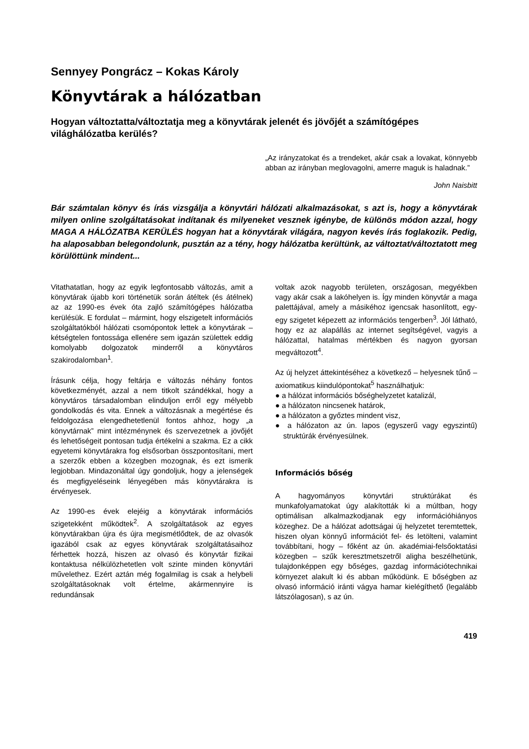Sennyey Pongrácz – Kokas Károly
Könyvtárak a hálózatban
Hogyan változtatta/változtatja meg a könyvtárak jelenét és jövőjét a számítógépes világhálózatba kerülés?
„Az irányzatokat és a trendeket, akár csak a lovakat, könnyebb abban az irányban meglovagolni, amerre maguk is haladnak.”
John Naisbitt
Bár számtalan könyv és írás vizsgálja a könyvtári hálózati alkalmazásokat, s azt is, hogy a könyvtárak milyen online szolgáltatásokat indítanak és milyeneket vesznek igénybe, de különös módon azzal, hogy MAGA A HÁLÓZATBA KERÜLÉS hogyan hat a könyvtárak világára, nagyon kevés írás foglakozik. Pedig, ha alaposabban belegondolunk, pusztán az a tény, hogy hálózatba kerültünk, az változtat/változtatott meg körülöttünk mindent...
Vitathatatlan, hogy az egyik legfontosabb változás, amit a könyvtárak újabb kori történetük során átéltek (és átélnek) az az 1990-es évek óta zajló számítógépes hálózatba kerülésük. E fordulat – mármint, hogy elszigetelt információs szolgáltatókból hálózati csomópontok lettek a könyvtárak – kétségtelen fontossága ellenére sem igazán születtek eddig komolyabb dolgozatok minderről a könyvtáros szakirodalomban<sup>1</sup>.
Írásunk célja, hogy feltárja e változás néhány fontos következményét, azzal a nem titkolt szándékkal, hogy a könyvtáros társadalomban elinduljon erről egy mélyebb gondolkodás és vita. Ennek a változásnak a megértése és feldolgozása elengedhetetlenül fontos ahhoz, hogy „a könyvtárnak” mint intézménynek és szervezetnek a jövőjét és lehetőségeit pontosan tudja értékelni a szakma. Ez a cikk egyetemi könyvtárakra fog elsősorban összpontosítani, mert a szerzők ebben a közegben mozognak, és ezt ismerik legjobban. Mindazonáltal úgy gondoljuk, hogy a jelenségek és megfigyeléseink lényegében más könyvtárakra is érvényesek.
Az 1990-es évek elejéig a könyvtárak információs szigetekként működtek<sup>2</sup>. A szolgáltatások az egyes könyvtárakban újra és újra megismétlődtek, de az olvasók igazából csak az egyes könyvtárak szolgáltatásaihoz férhettek hozzá, hiszen az olvasó és könyvtár fizikai kontaktusa nélkülözhetetlen volt szinte minden könyvtári művelethez. Ezért aztán még fogalmilag is csak a helybeli szolgáltatásoknak volt értelme, akármennyire is redundánsak
voltak azok nagyobb területen, országosan, megyékben vagy akár csak a lakóhelyen is. Így minden könyvtár a maga palettájával, amely a másikéhoz igencsak hasonlított, egy-egy szigetet képezett az információs tengerben<sup>3</sup>. Jól látható, hogy ez az alapállás az internet segítségével, vagyis a hálózattal, hatalmas mértékben és nagyon gyorsan megváltozott<sup>4</sup>.
Az új helyzet áttekintéséhez a következő – helyesnek tűnő – axiomatikus kiindulópontokat<sup>5</sup> használhatjuk:
● a hálózat információs bőséghelyzetet katalizál,
● a hálózaton nincsenek határok,
● a hálózaton a győztes mindent visz,
● a hálózaton az ún. lapos (egyszerű vagy egyszintű) struktúrák érvényesülnek.
Információs bőség
A hagyományos könyvtári struktúrákat és munkafolyamatokat úgy alakították ki a múltban, hogy optimálisan alkalmazkodjanak egy információhiányos közeghez. De a hálózat adottságai új helyzetet teremtettek, hiszen olyan könnyű információt fel- és letölteni, valamint továbbítani, hogy – főként az ún. akadémiai-felsőoktatási közegben – szűk keresztmetszetről aligha beszélhetünk, tulajdonképpen egy bőséges, gazdag információtechnikai környezet alakult ki és abban működünk. E bőségben az olvasó információ iránti vágya hamar kielégíthető (legalább látszólagosan), s az ún.
419